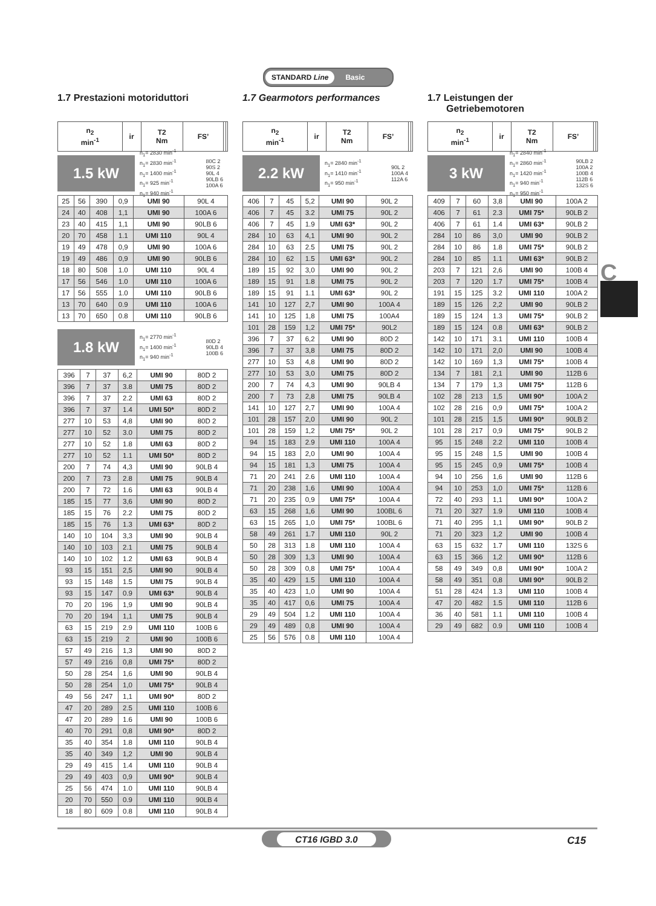STANDARD Line Basic
1.7 Prestazioni motoriduttori
| n<sub>2</sub> min<sup>-1</sup> | ir | T2 Nm | FS’ | | |
| --- | --- | --- | --- | --- | --- |
1.5 kW
n<sub>1</sub>= 2830 min<sup>-1</sup>
n<sub>1</sub>= 2830 min<sup>-1</sup>
n<sub>1</sub>= 1400 min<sup>-1</sup>
n<sub>1</sub>= 925 min<sup>-1</sup>
n<sub>1</sub>= 940 min<sup>-1</sup>
80C 2
90S 2
90L 4
90LB 6
100A 6
| 25 | 56 | 390 | 0,9 | UMI 90 | 90L 4 |
| 24 | 40 | 408 | 1,1 | UMI 90 | 100A 6 |
| 23 | 40 | 415 | 1,1 | UMI 90 | 90LB 6 |
| 20 | 70 | 458 | 1.1 | UMI 110 | 90L 4 |
| 19 | 49 | 478 | 0,9 | UMI 90 | 100A 6 |
| 19 | 49 | 486 | 0,9 | UMI 90 | 90LB 6 |
| 18 | 80 | 508 | 1.0 | UMI 110 | 90L 4 |
| 17 | 56 | 546 | 1.0 | UMI 110 | 100A 6 |
| 17 | 56 | 555 | 1.0 | UMI 110 | 90LB 6 |
| 13 | 70 | 640 | 0.9 | UMI 110 | 100A 6 |
| 13 | 70 | 650 | 0.8 | UMI 110 | 90LB 6 |
1.8 kW
n<sub>1</sub>= 2770 min<sup>-1</sup>
n<sub>1</sub>= 1400 min<sup>-1</sup>
n<sub>1</sub>= 940 min<sup>-1</sup>
80D 2
90LB 4
100B 6
| 396 | 7 | 37 | 6,2 | UMI 90 | 80D 2 |
| 396 | 7 | 37 | 3.8 | UMI 75 | 80D 2 |
| 396 | 7 | 37 | 2.2 | UMI 63 | 80D 2 |
| 396 | 7 | 37 | 1.4 | UMI 50* | 80D 2 |
| 277 | 10 | 53 | 4,8 | UMI 90 | 80D 2 |
| 277 | 10 | 52 | 3.0 | UMI 75 | 80D 2 |
| 277 | 10 | 52 | 1.8 | UMI 63 | 80D 2 |
| 277 | 10 | 52 | 1.1 | UMI 50* | 80D 2 |
| 200 | 7 | 74 | 4,3 | UMI 90 | 90LB 4 |
| 200 | 7 | 73 | 2.8 | UMI 75 | 90LB 4 |
| 200 | 7 | 72 | 1.6 | UMI 63 | 90LB 4 |
| 185 | 15 | 77 | 3,6 | UMI 90 | 80D 2 |
| 185 | 15 | 76 | 2.2 | UMI 75 | 80D 2 |
| 185 | 15 | 76 | 1.3 | UMI 63* | 80D 2 |
| 140 | 10 | 104 | 3,3 | UMI 90 | 90LB 4 |
| 140 | 10 | 103 | 2.1 | UMI 75 | 90LB 4 |
| 140 | 10 | 102 | 1.2 | UMI 63 | 90LB 4 |
| 93 | 15 | 151 | 2,5 | UMI 90 | 90LB 4 |
| 93 | 15 | 148 | 1.5 | UMI 75 | 90LB 4 |
| 93 | 15 | 147 | 0.9 | UMI 63* | 90LB 4 |
| 70 | 20 | 196 | 1,9 | UMI 90 | 90LB 4 |
| 70 | 20 | 194 | 1,1 | UMI 75 | 90LB 4 |
| 63 | 15 | 219 | 2.9 | UMI 110 | 100B 6 |
| 63 | 15 | 219 | 2 | UMI 90 | 100B 6 |
| 57 | 49 | 216 | 1,3 | UMI 90 | 80D 2 |
| 57 | 49 | 216 | 0,8 | UMI 75* | 80D 2 |
| 50 | 28 | 254 | 1,6 | UMI 90 | 90LB 4 |
| 50 | 28 | 254 | 1,0 | UMI 75* | 90LB 4 |
| 49 | 56 | 247 | 1,1 | UMI 90* | 80D 2 |
| 47 | 20 | 289 | 2.5 | UMI 110 | 100B 6 |
| 47 | 20 | 289 | 1.6 | UMI 90 | 100B 6 |
| 40 | 70 | 291 | 0,8 | UMI 90* | 80D 2 |
| 35 | 40 | 354 | 1.8 | UMI 110 | 90LB 4 |
| 35 | 40 | 349 | 1,2 | UMI 90 | 90LB 4 |
| 29 | 49 | 415 | 1.4 | UMI 110 | 90LB 4 |
| 29 | 49 | 403 | 0,9 | UMI 90* | 90LB 4 |
| 25 | 56 | 474 | 1.0 | UMI 110 | 90LB 4 |
| 20 | 70 | 550 | 0.9 | UMI 110 | 90LB 4 |
| 18 | 80 | 609 | 0.8 | UMI 110 | 90LB 4 |
1.7 Gearmotors performances
| n<sub>2</sub> min<sup>-1</sup> | ir | T2 Nm | FS’ | | |
| --- | --- | --- | --- | --- | --- |
2.2 kW
n<sub>1</sub>= 2840 min<sup>-1</sup>
n<sub>1</sub>= 1410 min<sup>-1</sup>
n<sub>1</sub>= 950 min<sup>-1</sup>
90L 2
100A 4
112A 6
| 406 | 7 | 45 | 5,2 | UMI 90 | 90L 2 |
| 406 | 7 | 45 | 3.2 | UMI 75 | 90L 2 |
| 406 | 7 | 45 | 1.9 | UMI 63* | 90L 2 |
| 284 | 10 | 63 | 4,1 | UMI 90 | 90L 2 |
| 284 | 10 | 63 | 2.5 | UMI 75 | 90L 2 |
| 284 | 10 | 62 | 1.5 | UMI 63* | 90L 2 |
| 189 | 15 | 92 | 3,0 | UMI 90 | 90L 2 |
| 189 | 15 | 91 | 1.8 | UMI 75 | 90L 2 |
| 189 | 15 | 91 | 1.1 | UMI 63* | 90L 2 |
| 141 | 10 | 127 | 2,7 | UMI 90 | 100A 4 |
| 141 | 10 | 125 | 1,8 | UMI 75 | 100A4 |
| 101 | 28 | 159 | 1,2 | UMI 75* | 90L2 |
| 396 | 7 | 37 | 6,2 | UMI 90 | 80D 2 |
| 396 | 7 | 37 | 3,8 | UMI 75 | 80D 2 |
| 277 | 10 | 53 | 4,8 | UMI 90 | 80D 2 |
| 277 | 10 | 53 | 3,0 | UMI 75 | 80D 2 |
| 200 | 7 | 74 | 4,3 | UMI 90 | 90LB 4 |
| 200 | 7 | 73 | 2,8 | UMI 75 | 90LB 4 |
| 141 | 10 | 127 | 2,7 | UMI 90 | 100A 4 |
| 101 | 28 | 157 | 2,0 | UMI 90 | 90L 2 |
| 101 | 28 | 159 | 1,2 | UMI 75* | 90L 2 |
| 94 | 15 | 183 | 2.9 | UMI 110 | 100A 4 |
| 94 | 15 | 183 | 2,0 | UMI 90 | 100A 4 |
| 94 | 15 | 181 | 1,3 | UMI 75 | 100A 4 |
| 71 | 20 | 241 | 2.6 | UMI 110 | 100A 4 |
| 71 | 20 | 238 | 1,6 | UMI 90 | 100A 4 |
| 71 | 20 | 235 | 0,9 | UMI 75* | 100A 4 |
| 63 | 15 | 268 | 1,6 | UMI 90 | 100BL 6 |
| 63 | 15 | 265 | 1,0 | UMI 75* | 100BL 6 |
| 58 | 49 | 261 | 1.7 | UMI 110 | 90L 2 |
| 50 | 28 | 313 | 1.8 | UMI 110 | 100A 4 |
| 50 | 28 | 309 | 1,3 | UMI 90 | 100A 4 |
| 50 | 28 | 309 | 0,8 | UMI 75* | 100A 4 |
| 35 | 40 | 429 | 1.5 | UMI 110 | 100A 4 |
| 35 | 40 | 423 | 1,0 | UMI 90 | 100A 4 |
| 35 | 40 | 417 | 0,6 | UMI 75 | 100A 4 |
| 29 | 49 | 504 | 1.2 | UMI 110 | 100A 4 |
| 29 | 49 | 489 | 0,8 | UMI 90 | 100A 4 |
| 25 | 56 | 576 | 0.8 | UMI 110 | 100A 4 |
1.7 Leistungen der
Getriebemotoren
| n<sub>2</sub> min<sup>-1</sup> | ir | T2 Nm | FS’ | | |
| --- | --- | --- | --- | --- | --- |
3 kW
n<sub>1</sub>= 2840 min<sup>-1</sup>
n<sub>1</sub>= 2860 min<sup>-1</sup>
n<sub>1</sub>= 1420 min<sup>-1</sup>
n<sub>1</sub>= 940 min<sup>-1</sup>
n<sub>1</sub>= 950 min<sup>-1</sup>
90LB 2
100A 2
100B 4
112B 6
132S 6
| 409 | 7 | 60 | 3,8 | UMI 90 | 100A 2 |
| 406 | 7 | 61 | 2.3 | UMI 75* | 90LB 2 |
| 406 | 7 | 61 | 1.4 | UMI 63* | 90LB 2 |
| 284 | 10 | 86 | 3,0 | UMI 90 | 90LB 2 |
| 284 | 10 | 86 | 1.8 | UMI 75* | 90LB 2 |
| 284 | 10 | 85 | 1.1 | UMI 63* | 90LB 2 |
| 203 | 7 | 121 | 2,6 | UMI 90 | 100B 4 |
| 203 | 7 | 120 | 1.7 | UMI 75* | 100B 4 |
| 191 | 15 | 125 | 3.2 | UMI 110 | 100A 2 |
| 189 | 15 | 126 | 2,2 | UMI 90 | 90LB 2 |
| 189 | 15 | 124 | 1.3 | UMI 75* | 90LB 2 |
| 189 | 15 | 124 | 0.8 | UMI 63* | 90LB 2 |
| 142 | 10 | 171 | 3.1 | UMI 110 | 100B 4 |
| 142 | 10 | 171 | 2,0 | UMI 90 | 100B 4 |
| 142 | 10 | 169 | 1,3 | UMI 75* | 100B 4 |
| 134 | 7 | 181 | 2,1 | UMI 90 | 112B 6 |
| 134 | 7 | 179 | 1,3 | UMI 75* | 112B 6 |
| 102 | 28 | 213 | 1,5 | UMI 90* | 100A 2 |
| 102 | 28 | 216 | 0,9 | UMI 75* | 100A 2 |
| 101 | 28 | 215 | 1,5 | UMI 90* | 90LB 2 |
| 101 | 28 | 217 | 0,9 | UMI 75* | 90LB 2 |
| 95 | 15 | 248 | 2.2 | UMI 110 | 100B 4 |
| 95 | 15 | 248 | 1,5 | UMI 90 | 100B 4 |
| 95 | 15 | 245 | 0,9 | UMI 75* | 100B 4 |
| 94 | 10 | 256 | 1,6 | UMI 90 | 112B 6 |
| 94 | 10 | 253 | 1,0 | UMI 75* | 112B 6 |
| 72 | 40 | 293 | 1,1 | UMI 90* | 100A 2 |
| 71 | 20 | 327 | 1.9 | UMI 110 | 100B 4 |
| 71 | 40 | 295 | 1,1 | UMI 90* | 90LB 2 |
| 71 | 20 | 323 | 1,2 | UMI 90 | 100B 4 |
| 63 | 15 | 632 | 1.7 | UMI 110 | 132S 6 |
| 63 | 15 | 366 | 1,2 | UMI 90* | 112B 6 |
| 58 | 49 | 349 | 0,8 | UMI 90* | 100A 2 |
| 58 | 49 | 351 | 0,8 | UMI 90* | 90LB 2 |
| 51 | 28 | 424 | 1.3 | UMI 110 | 100B 4 |
| 47 | 20 | 482 | 1.5 | UMI 110 | 112B 6 |
| 36 | 40 | 581 | 1.1 | UMI 110 | 100B 4 |
| 29 | 49 | 682 | 0.9 | UMI 110 | 100B 4 |
C
CT16 IGBD 3.0 C15